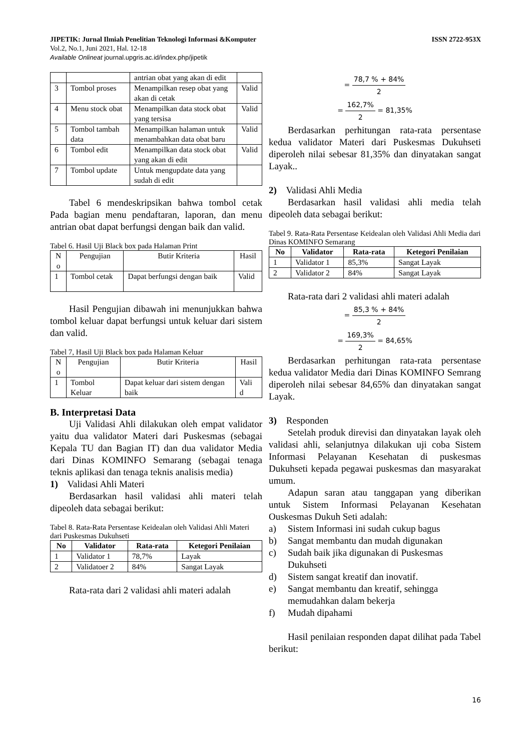JIPETIK: Jurnal Ilmiah Penelitian Teknologi Informasi &Komputer ISSN 2722-953X
Vol.2, No.1, Juni 2021, Hal. 12-18
Available Onlineat journal.upgris.ac.id/index.php/jipetik
| | | antrian obat yang akan di edit | |
| 3 | Tombol proses | Menampilkan resep obat yang akan di cetak | Valid |
| 4 | Menu stock obat | Menampilkan data stock obat yang tersisa | Valid |
| 5 | Tombol tambah data | Menampilkan halaman untuk menambahkan data obat baru | Valid |
| 6 | Tombol edit | Menampilkan data stock obat yang akan di edit | Valid |
| 7 | Tombol update | Untuk mengupdate data yang sudah di edit | |
Tabel 6 mendeskripsikan bahwa tombol cetak Pada bagian menu pendaftaran, laporan, dan menu antrian obat dapat berfungsi dengan baik dan valid.
Tabel 6. Hasil Uji Black box pada Halaman Print
| N o | Pengujian | Butir Kriteria | Hasil |
| --- | --- | --- | --- |
| 1 | Tombol cetak | Dapat berfungsi dengan baik | Valid |
Hasil Pengujian dibawah ini menunjukkan bahwa tombol keluar dapat berfungsi untuk keluar dari sistem dan valid.
Tabel 7, Hasil Uji Black box pada Halaman Keluar
| N o | Pengujian | Butir Kriteria | Hasil |
| --- | --- | --- | --- |
| 1 | Tombol Keluar | Dapat keluar dari sistem dengan baik | Vali d |
B. Interpretasi Data
Uji Validasi Ahli dilakukan oleh empat validator yaitu dua validator Materi dari Puskesmas (sebagai Kepala TU dan Bagian IT) dan dua validator Media dari Dinas KOMINFO Semarang (sebagai tenaga teknis aplikasi dan tenaga teknis analisis media)
1) Validasi Ahli Materi
Berdasarkan hasil validasi ahli materi telah dipeoleh data sebagai berikut:
Tabel 8. Rata-Rata Persentase Keidealan oleh Validasi Ahli Materi dari Puskesmas Dukuhseti
| No | Validator | Rata-rata | Ketegori Penilaian |
| --- | --- | --- | --- |
| 1 | Validator 1 | 78,7% | Layak |
| 2 | Validatoer 2 | 84% | Sangat Layak |
Rata-rata dari 2 validasi ahli materi adalah
= 78,7 % + 84% 2
= 162,7% 2 = 81,35%
Berdasarkan perhitungan rata-rata persentase kedua validator Materi dari Puskesmas Dukuhseti diperoleh nilai sebesar 81,35% dan dinyatakan sangat Layak..
2) Validasi Ahli Media
Berdasarkan hasil validasi ahli media telah dipeoleh data sebagai berikut:
Tabel 9. Rata-Rata Persentase Keidealan oleh Validasi Ahli Media dari Dinas KOMINFO Semarang
| No | Validator | Rata-rata | Ketegori Penilaian |
| --- | --- | --- | --- |
| 1 | Validator 1 | 85,3% | Sangat Layak |
| 2 | Validator 2 | 84% | Sangat Layak |
Rata-rata dari 2 validasi ahli materi adalah
= 85,3 % + 84% 2
= 169,3% 2 = 84,65%
Berdasarkan perhitungan rata-rata persentase kedua validator Media dari Dinas KOMINFO Semrang diperoleh nilai sebesar 84,65% dan dinyatakan sangat Layak.
3) Responden
Setelah produk direvisi dan dinyatakan layak oleh validasi ahli, selanjutnya dilakukan uji coba Sistem Informasi Pelayanan Kesehatan di puskesmas Dukuhseti kepada pegawai puskesmas dan masyarakat umum.
Adapun saran atau tanggapan yang diberikan untuk Sistem Informasi Pelayanan Kesehatan Ouskesmas Dukuh Seti adalah:
a) Sistem Informasi ini sudah cukup bagus
b) Sangat membantu dan mudah digunakan
c) Sudah baik jika digunakan di Puskesmas Dukuhseti
d) Sistem sangat kreatif dan inovatif.
e) Sangat membantu dan kreatif, sehingga memudahkan dalam bekerja
f) Mudah dipahami
Hasil penilaian responden dapat dilihat pada Tabel berikut:
16